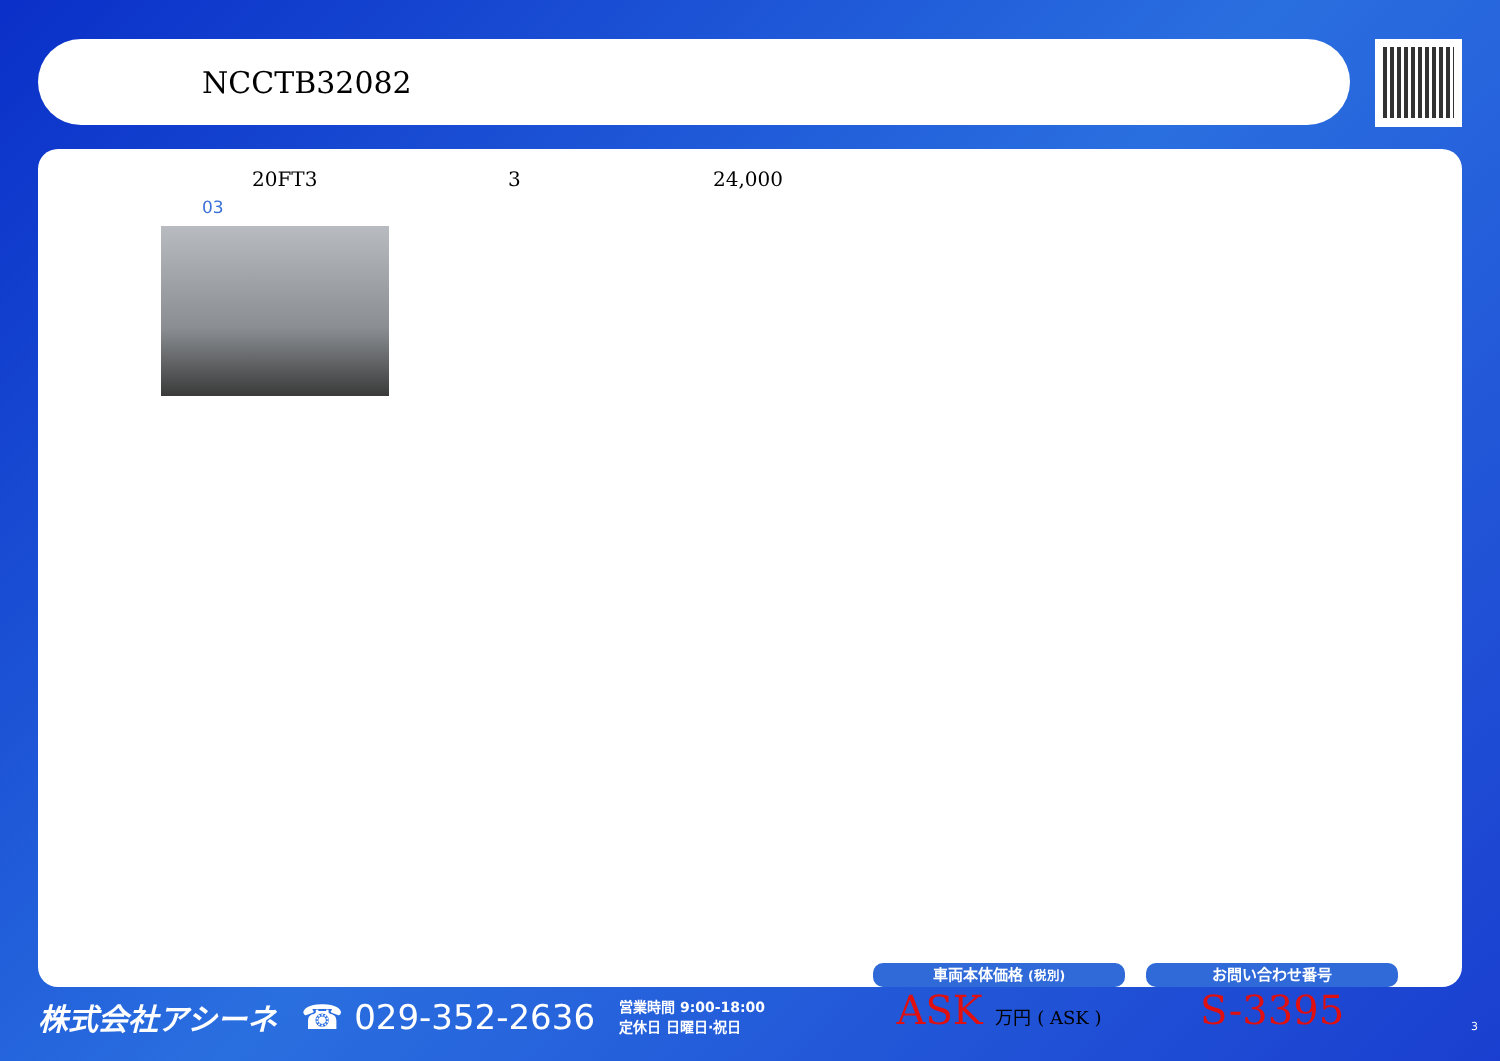NCCTB32082
20FT3 3 24,000
03
株式会社アシーネ ☎ 029-352-2636 営業時間 9:00-18:00
定休日 日曜日·祝日
車両本体価格 (税別)
ASK 万円 ( ASK )
お問い合わせ番号
S-3395
3